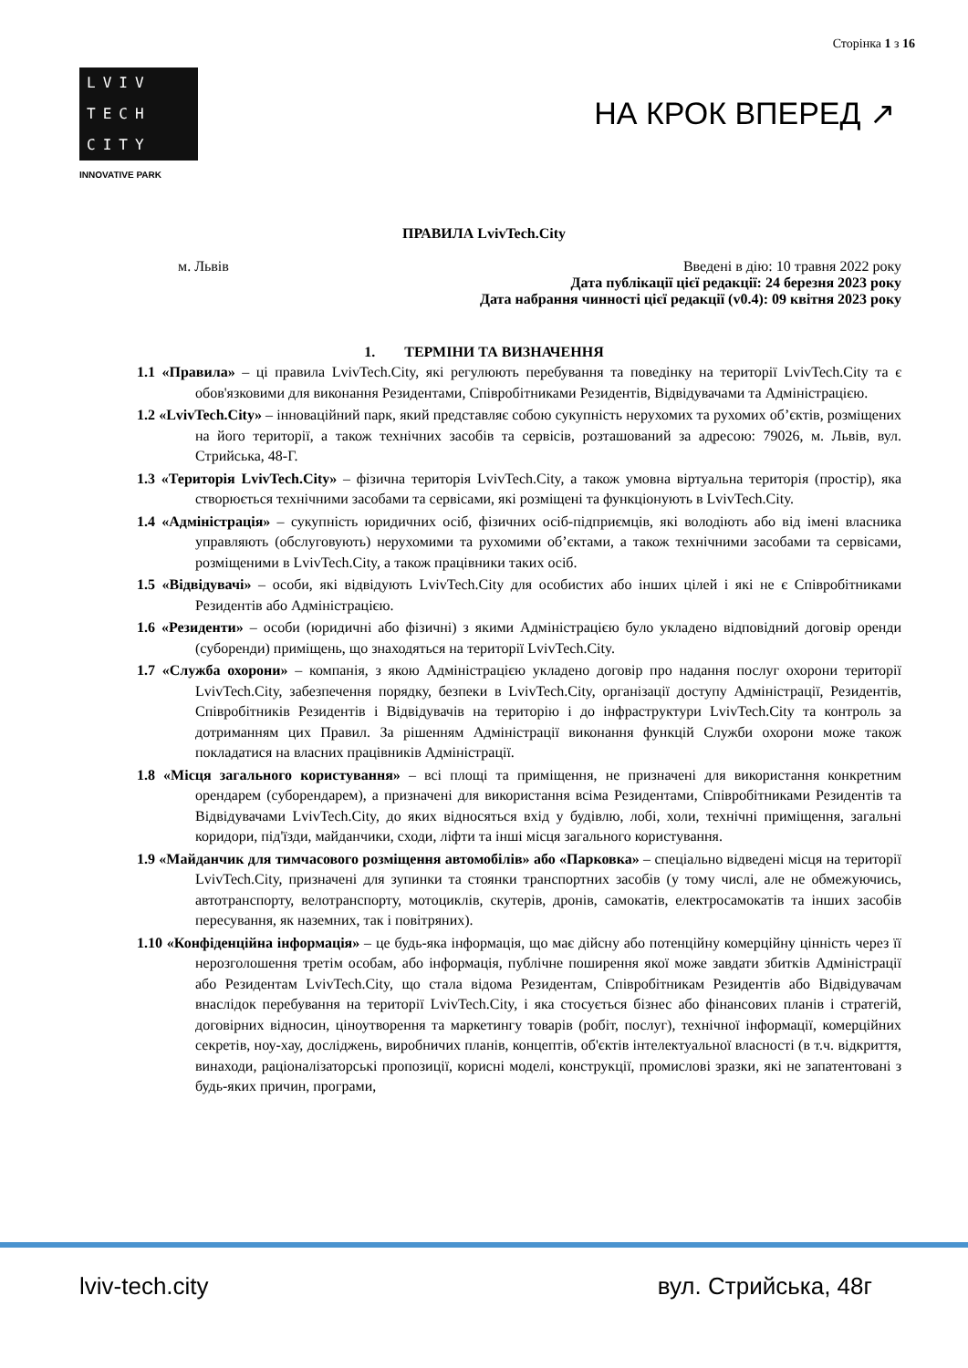Сторінка 1 з 16
LVIV
TECH
CITY
INNOVATIVE PARK
НА КРОК ВПЕРЕД ↗
ПРАВИЛА LvivTech.City
м. Львів Введені в дію: 10 травня 2022 року
Дата публікації цієї редакції: 24 березня 2023 року
Дата набрання чинності цієї редакції (v0.4): 09 квітня 2023 року
1. ТЕРМІНИ ТА ВИЗНАЧЕННЯ
1.1 «Правила» – ці правила LvivTech.City, які регулюють перебування та поведінку на території LvivTech.City та є обов'язковими для виконання Резидентами, Співробітниками Резидентів, Відвідувачами та Адміністрацією.
1.2 «LvivTech.City» – інноваційний парк, який представляє собою сукупність нерухомих та рухомих об’єктів, розміщених на його території, а також технічних засобів та сервісів, розташований за адресою: 79026, м. Львів, вул. Стрийська, 48-Г.
1.3 «Територія LvivTech.City» – фізична територія LvivTech.City, а також умовна віртуальна територія (простір), яка створюється технічними засобами та сервісами, які розміщені та функціонують в LvivTech.City.
1.4 «Адміністрація» – сукупність юридичних осіб, фізичних осіб-підприємців, які володіють або від імені власника управляють (обслуговують) нерухомими та рухомими об’єктами, а також технічними засобами та сервісами, розміщеними в LvivTech.City, а також працівники таких осіб.
1.5 «Відвідувачі» – особи, які відвідують LvivTech.City для особистих або інших цілей і які не є Співробітниками Резидентів або Адміністрацією.
1.6 «Резиденти» – особи (юридичні або фізичні) з якими Адміністрацією було укладено відповідний договір оренди (суборенди) приміщень, що знаходяться на території LvivTech.City.
1.7 «Служба охорони» – компанія, з якою Адміністрацією укладено договір про надання послуг охорони території LvivTech.City, забезпечення порядку, безпеки в LvivTech.City, організації доступу Адміністрації, Резидентів, Співробітників Резидентів і Відвідувачів на територію і до інфраструктури LvivTech.City та контроль за дотриманням цих Правил. За рішенням Адміністрації виконання функцій Служби охорони може також покладатися на власних працівників Адміністрації.
1.8 «Місця загального користування» – всі площі та приміщення, не призначені для використання конкретним орендарем (суборендарем), а призначені для використання всіма Резидентами, Співробітниками Резидентів та Відвідувачами LvivTech.City, до яких відносяться вхід у будівлю, лобі, холи, технічні приміщення, загальні коридори, під'їзди, майданчики, сходи, ліфти та інші місця загального користування.
1.9 «Майданчик для тимчасового розміщення автомобілів» або «Парковка» – спеціально відведені місця на території LvivTech.City, призначені для зупинки та стоянки транспортних засобів (у тому числі, але не обмежуючись, автотранспорту, велотранспорту, мотоциклів, скутерів, дронів, самокатів, електросамокатів та інших засобів пересування, як наземних, так і повітряних).
1.10 «Конфіденційна інформація» – це будь-яка інформація, що має дійсну або потенційну комерційну цінність через її нерозголошення третім особам, або інформація, публічне поширення якої може завдати збитків Адміністрації або Резидентам LvivTech.City, що стала відома Резидентам, Співробітникам Резидентів або Відвідувачам внаслідок перебування на території LvivTech.City, і яка стосується бізнес або фінансових планів і стратегій, договірних відносин, ціноутворення та маркетингу товарів (робіт, послуг), технічної інформації, комерційних секретів, ноу-хау, досліджень, виробничих планів, концептів, об'єктів інтелектуальної власності (в т.ч. відкриття, винаходи, раціоналізаторські пропозиції, корисні моделі, конструкції, промислові зразки, які не запатентовані з будь-яких причин, програми,
lviv-tech.city вул. Стрийська, 48г